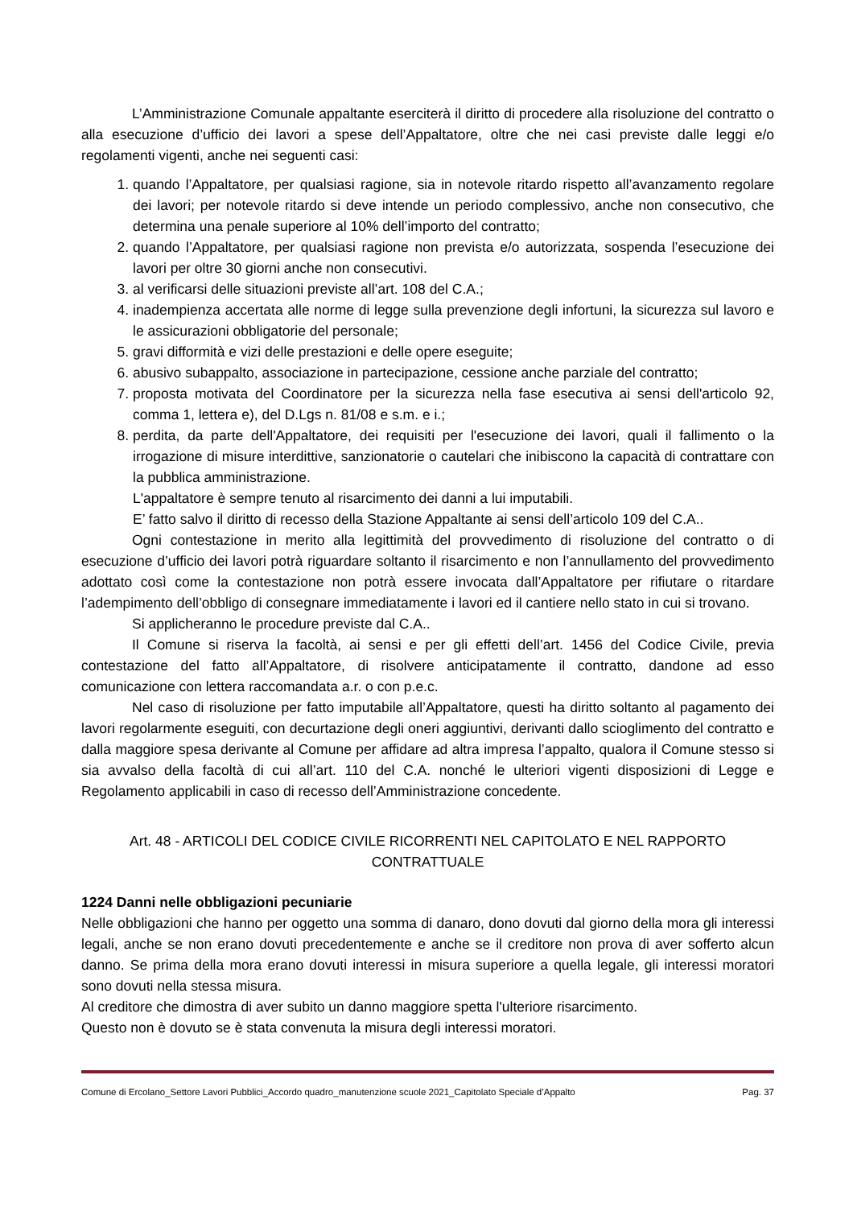L’Amministrazione Comunale appaltante eserciterà il diritto di procedere alla risoluzione del contratto o alla esecuzione d’ufficio dei lavori a spese dell’Appaltatore, oltre che nei casi previste dalle leggi e/o regolamenti vigenti, anche nei seguenti casi:
1. quando l’Appaltatore, per qualsiasi ragione, sia in notevole ritardo rispetto all’avanzamento regolare dei lavori; per notevole ritardo si deve intende un periodo complessivo, anche non consecutivo, che determina una penale superiore al 10% dell’importo del contratto;
2. quando l’Appaltatore, per qualsiasi ragione non prevista e/o autorizzata, sospenda l’esecuzione dei lavori per oltre 30 giorni anche non consecutivi.
3. al verificarsi delle situazioni previste all’art. 108 del C.A.;
4. inadempienza accertata alle norme di legge sulla prevenzione degli infortuni, la sicurezza sul lavoro e le assicurazioni obbligatorie del personale;
5. gravi difformità e vizi delle prestazioni e delle opere eseguite;
6. abusivo subappalto, associazione in partecipazione, cessione anche parziale del contratto;
7. proposta motivata del Coordinatore per la sicurezza nella fase esecutiva ai sensi dell'articolo 92, comma 1, lettera e), del D.Lgs n. 81/08 e s.m. e i.;
8. perdita, da parte dell'Appaltatore, dei requisiti per l'esecuzione dei lavori, quali il fallimento o la irrogazione di misure interdittive, sanzionatorie o cautelari che inibiscono la capacità di contrattare con la pubblica amministrazione.
L'appaltatore è sempre tenuto al risarcimento dei danni a lui imputabili.
E’ fatto salvo il diritto di recesso della Stazione Appaltante ai sensi dell’articolo 109 del C.A..
Ogni contestazione in merito alla legittimità del provvedimento di risoluzione del contratto o di esecuzione d’ufficio dei lavori potrà riguardare soltanto il risarcimento e non l’annullamento del provvedimento adottato così come la contestazione non potrà essere invocata dall’Appaltatore per rifiutare o ritardare l’adempimento dell’obbligo di consegnare immediatamente i lavori ed il cantiere nello stato in cui si trovano.
Si applicheranno le procedure previste dal C.A..
Il Comune si riserva la facoltà, ai sensi e per gli effetti dell’art. 1456 del Codice Civile, previa contestazione del fatto all’Appaltatore, di risolvere anticipatamente il contratto, dandone ad esso comunicazione con lettera raccomandata a.r. o con p.e.c.
Nel caso di risoluzione per fatto imputabile all’Appaltatore, questi ha diritto soltanto al pagamento dei lavori regolarmente eseguiti, con decurtazione degli oneri aggiuntivi, derivanti dallo scioglimento del contratto e dalla maggiore spesa derivante al Comune per affidare ad altra impresa l’appalto, qualora il Comune stesso si sia avvalso della facoltà di cui all’art. 110 del C.A. nonché le ulteriori vigenti disposizioni di Legge e Regolamento applicabili in caso di recesso dell’Amministrazione concedente.
Art. 48 - ARTICOLI DEL CODICE CIVILE RICORRENTI NEL CAPITOLATO E NEL RAPPORTO CONTRATTUALE
1224 Danni nelle obbligazioni pecuniarie
Nelle obbligazioni che hanno per oggetto una somma di danaro, dono dovuti dal giorno della mora gli interessi legali, anche se non erano dovuti precedentemente e anche se il creditore non prova di aver sofferto alcun danno. Se prima della mora erano dovuti interessi in misura superiore a quella legale, gli interessi moratori sono dovuti nella stessa misura.
Al creditore che dimostra di aver subito un danno maggiore spetta l'ulteriore risarcimento.
Questo non è dovuto se è stata convenuta la misura degli interessi moratori.
Comune di Ercolano_Settore Lavori Pubblici_Accordo quadro_manutenzione scuole 2021_Capitolato Speciale d’Appalto Pag. 37